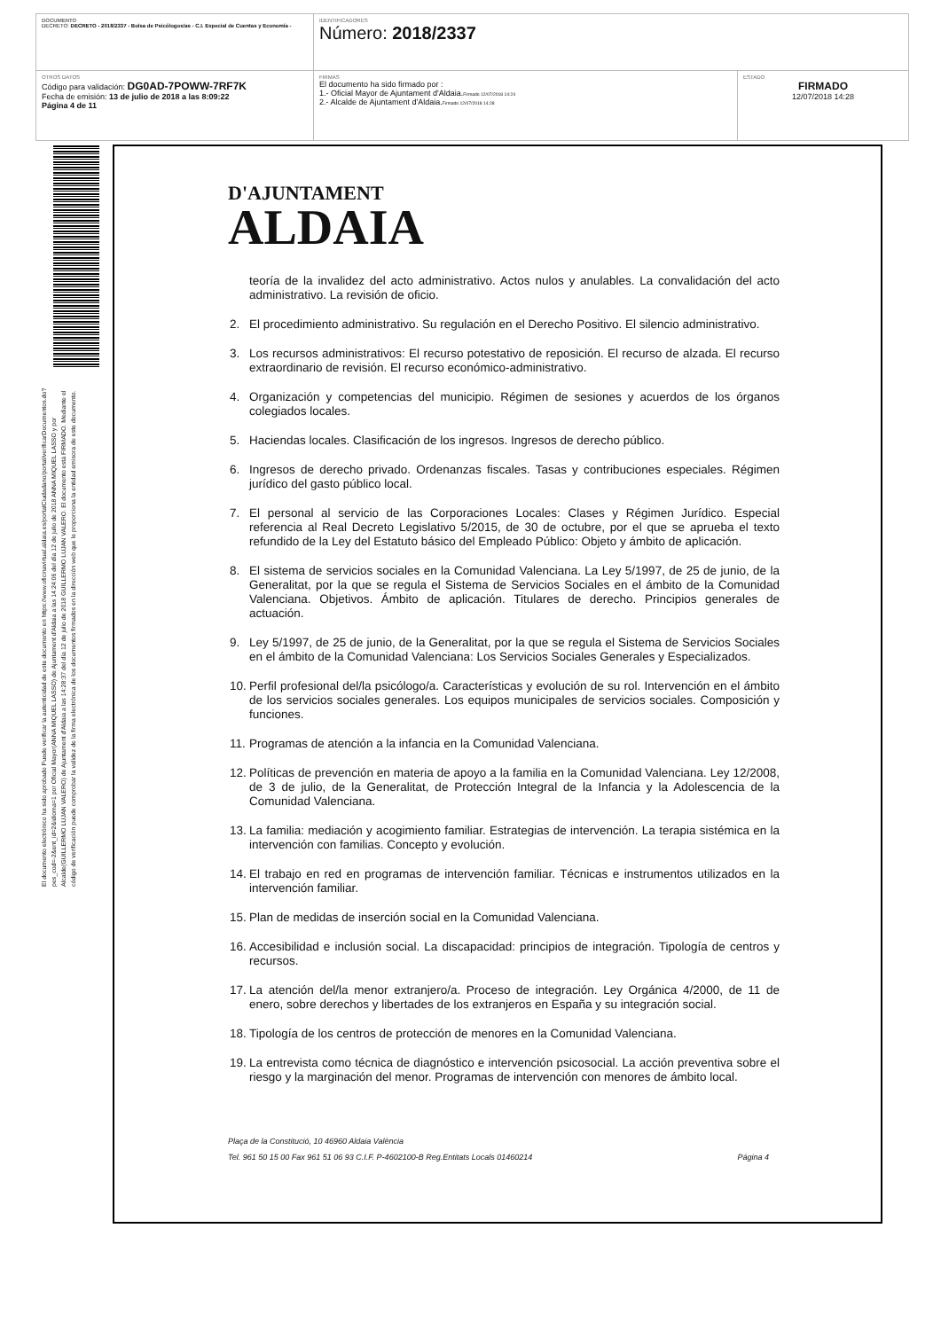| DOCUMENTO DECRETO: DECRETO - 2018/2337 - Bolsa de Psicólogos/as - C.I. Especial de Cuentas y Economía - | IDENTIFICADORES Número: 2018/2337 | |
| OTROS DATOS Código para validación: DG0AD-7POWW-7RF7K Fecha de emisión: 13 de julio de 2018 a las 8:09:22 Página 4 de 11 | FIRMAS El documento ha sido firmado por : 1.- Oficial Mayor de Ajuntament d'Aldaia. Firmado 12/07/2018 14:24 2.- Alcalde de Ajuntament d'Aldaia. Firmado 12/07/2018 14:28 | ESTADO FIRMADO 12/07/2018 14:28 |
El documento electrónico ha sido aprobado Puede verificar la autenticidad de este documento en https://www.oficinavirtual.aldaia.es/portalCiudadano/portal/verificarDocumentos.do?pes_cod=-2&ent_id=2&idioma=1 por Oficial Mayor(ANNA MIQUEL LASSO) de Ajuntament d'Aldaia a las 14:24:06 del día 12 de julio de 2018 ANNA MIQUEL LASSO y por Alcalde(GUILLERMO LUJAN VALERO) de Ajuntament d'Aldaia a las 14:28:37 del día 12 de julio de 2018 GUILLERMO LUJAN VALERO. El documento está FIRMADO. Mediante el código de verificación puede comprobar la validez de la firma electrónica de los documentos firmados en la dirección web que le proporciona la entidad emisora de este documento.
D'AJUNTAMENT
ALDAIA
teoría de la invalidez del acto administrativo. Actos nulos y anulables. La convalidación del acto administrativo. La revisión de oficio.
2. El procedimiento administrativo. Su regulación en el Derecho Positivo. El silencio administrativo.
3. Los recursos administrativos: El recurso potestativo de reposición. El recurso de alzada. El recurso extraordinario de revisión. El recurso económico-administrativo.
4. Organización y competencias del municipio. Régimen de sesiones y acuerdos de los órganos colegiados locales.
5. Haciendas locales. Clasificación de los ingresos. Ingresos de derecho público.
6. Ingresos de derecho privado. Ordenanzas fiscales. Tasas y contribuciones especiales. Régimen jurídico del gasto público local.
7. El personal al servicio de las Corporaciones Locales: Clases y Régimen Jurídico. Especial referencia al Real Decreto Legislativo 5/2015, de 30 de octubre, por el que se aprueba el texto refundido de la Ley del Estatuto básico del Empleado Público: Objeto y ámbito de aplicación.
8. El sistema de servicios sociales en la Comunidad Valenciana. La Ley 5/1997, de 25 de junio, de la Generalitat, por la que se regula el Sistema de Servicios Sociales en el ámbito de la Comunidad Valenciana. Objetivos. Ámbito de aplicación. Titulares de derecho. Principios generales de actuación.
9. Ley 5/1997, de 25 de junio, de la Generalitat, por la que se regula el Sistema de Servicios Sociales en el ámbito de la Comunidad Valenciana: Los Servicios Sociales Generales y Especializados.
10. Perfil profesional del/la psicólogo/a. Características y evolución de su rol. Intervención en el ámbito de los servicios sociales generales. Los equipos municipales de servicios sociales. Composición y funciones.
11. Programas de atención a la infancia en la Comunidad Valenciana.
12. Políticas de prevención en materia de apoyo a la familia en la Comunidad Valenciana. Ley 12/2008, de 3 de julio, de la Generalitat, de Protección Integral de la Infancia y la Adolescencia de la Comunidad Valenciana.
13. La familia: mediación y acogimiento familiar. Estrategias de intervención. La terapia sistémica en la intervención con familias. Concepto y evolución.
14. El trabajo en red en programas de intervención familiar. Técnicas e instrumentos utilizados en la intervención familiar.
15. Plan de medidas de inserción social en la Comunidad Valenciana.
16. Accesibilidad e inclusión social. La discapacidad: principios de integración. Tipología de centros y recursos.
17. La atención del/la menor extranjero/a. Proceso de integración. Ley Orgánica 4/2000, de 11 de enero, sobre derechos y libertades de los extranjeros en España y su integración social.
18. Tipología de los centros de protección de menores en la Comunidad Valenciana.
19. La entrevista como técnica de diagnóstico e intervención psicosocial. La acción preventiva sobre el riesgo y la marginación del menor. Programas de intervención con menores de ámbito local.
Plaça de la Constitució, 10 46960 Aldaia València
Tel. 961 50 15 00 Fax 961 51 06 93 C.I.F. P-4602100-B Reg.Entitats Locals 01460214 Página 4